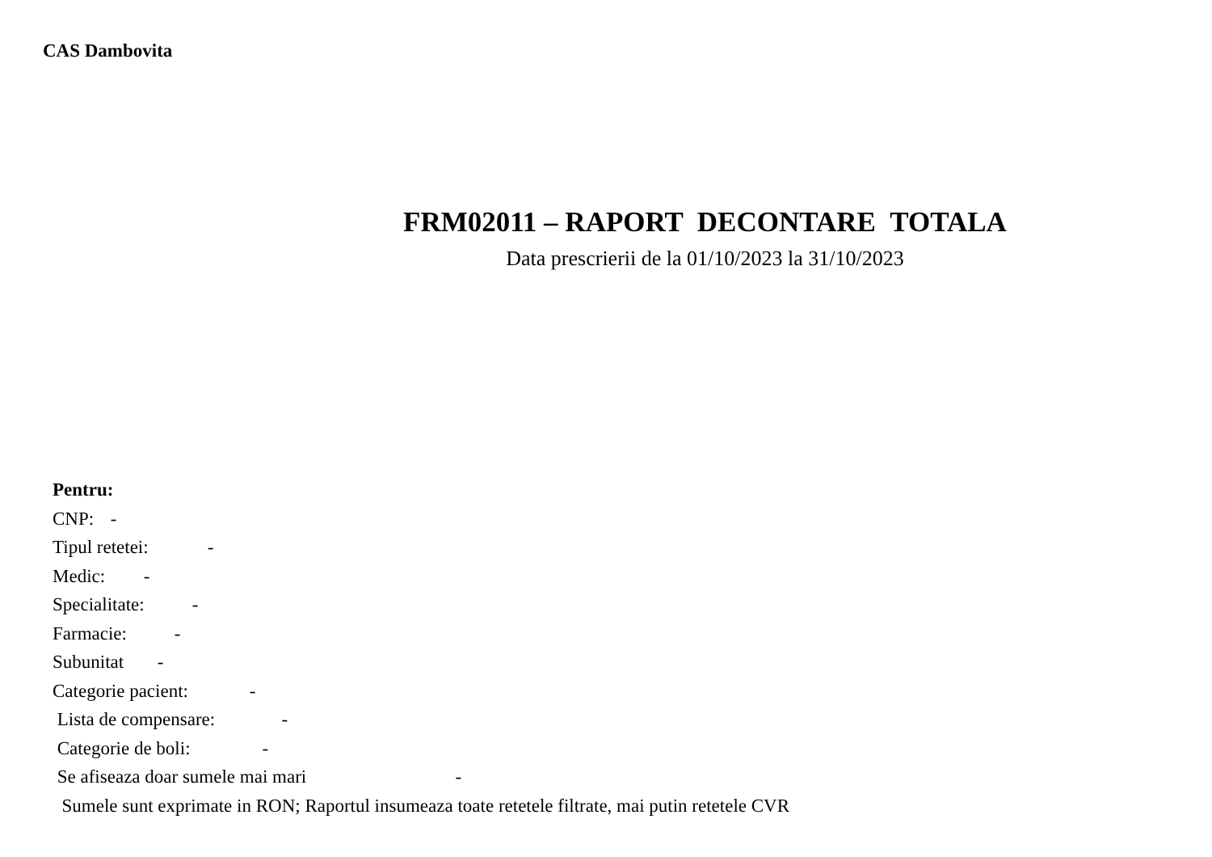CAS Dambovita
FRM02011 – RAPORT DECONTARE TOTALA
Data prescrierii de la 01/10/2023 la 31/10/2023
Pentru:
CNP: -
Tipul retetei: -
Medic: -
Specialitate: -
Farmacie: -
Subunitat -
Categorie pacient: -
Lista de compensare: -
Categorie de boli: -
Se afiseaza doar sumele mai mari -
Sumele sunt exprimate in RON; Raportul insumeaza toate retetele filtrate, mai putin retetele CVR